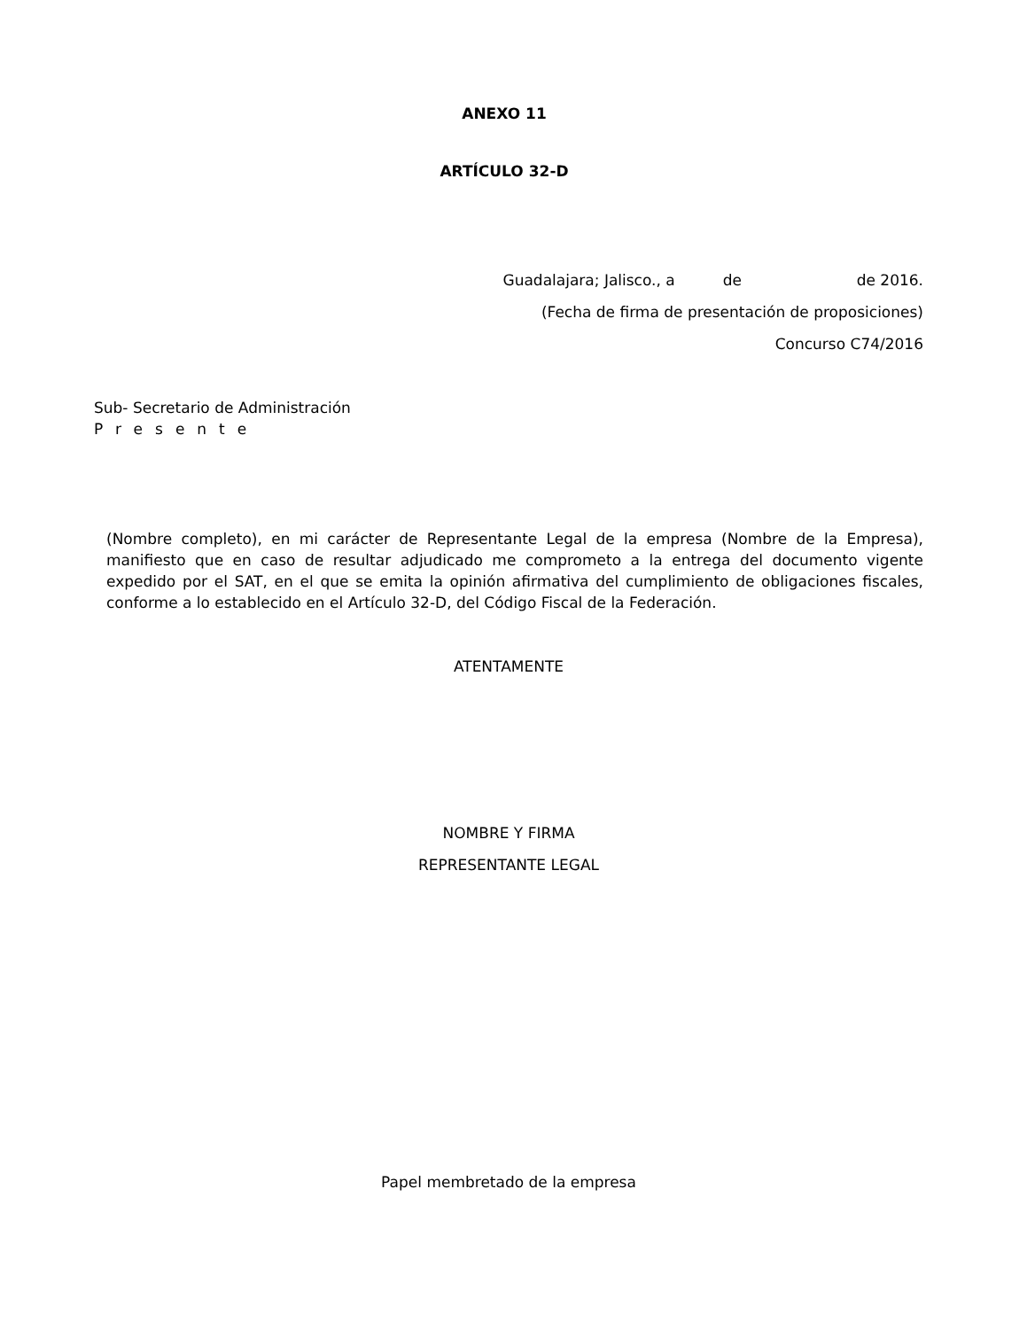ANEXO 11
ARTÍCULO 32-D
Guadalajara; Jalisco., a de de 2016.
(Fecha de firma de presentación de proposiciones)
Concurso C74/2016
Sub- Secretario de Administración
Presente
(Nombre completo), en mi carácter de Representante Legal de la empresa (Nombre de la Empresa), manifiesto que en caso de resultar adjudicado me comprometo a la entrega del documento vigente expedido por el SAT, en el que se emita la opinión afirmativa del cumplimiento de obligaciones fiscales, conforme a lo establecido en el Artículo 32-D, del Código Fiscal de la Federación.
ATENTAMENTE
NOMBRE Y FIRMA
REPRESENTANTE LEGAL
Papel membretado de la empresa